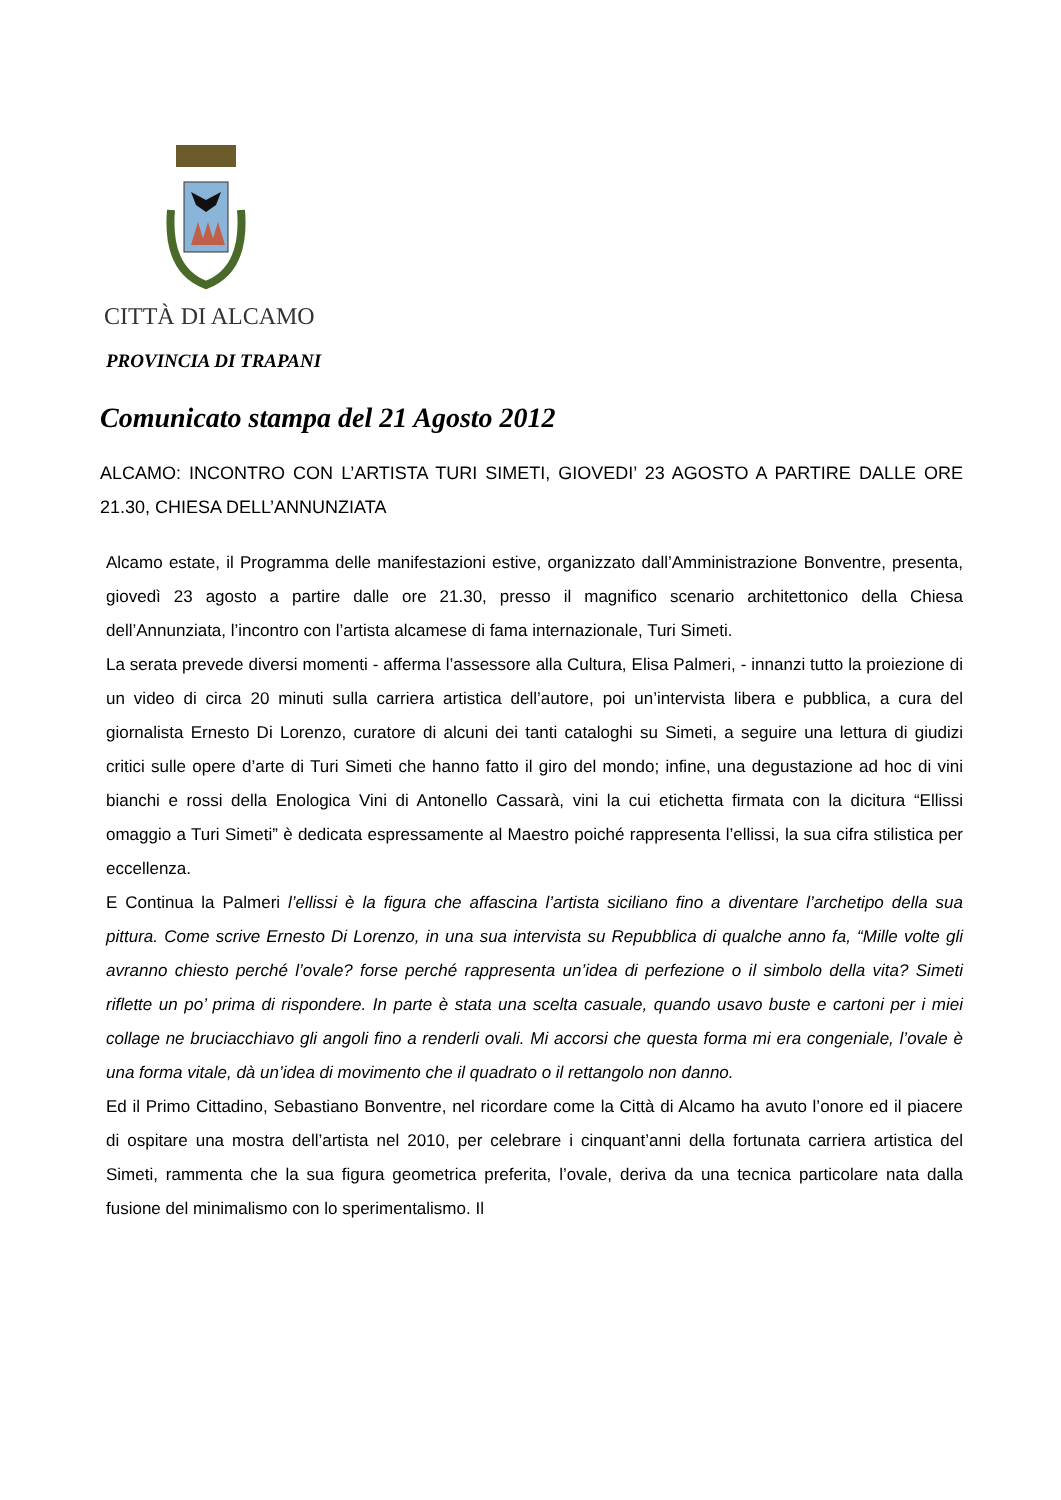CITTÀ DI ALCAMO
PROVINCIA DI TRAPANI
Comunicato stampa del 21 Agosto 2012
ALCAMO: INCONTRO CON L’ARTISTA TURI SIMETI, GIOVEDI’ 23 AGOSTO A PARTIRE DALLE ORE 21.30, CHIESA DELL’ANNUNZIATA
Alcamo estate, il Programma delle manifestazioni estive, organizzato dall’Amministrazione Bonventre, presenta, giovedì 23 agosto a partire dalle ore 21.30, presso il magnifico scenario architettonico della Chiesa dell’Annunziata, l’incontro con l’artista alcamese di fama internazionale, Turi Simeti.
La serata prevede diversi momenti - afferma l’assessore alla Cultura, Elisa Palmeri, - innanzi tutto la proiezione di un video di circa 20 minuti sulla carriera artistica dell’autore, poi un’intervista libera e pubblica, a cura del giornalista Ernesto Di Lorenzo, curatore di alcuni dei tanti cataloghi su Simeti, a seguire una lettura di giudizi critici sulle opere d’arte di Turi Simeti che hanno fatto il giro del mondo; infine, una degustazione ad hoc di vini bianchi e rossi della Enologica Vini di Antonello Cassarà, vini la cui etichetta firmata con la dicitura “Ellissi omaggio a Turi Simeti” è dedicata espressamente al Maestro poiché rappresenta l’ellissi, la sua cifra stilistica per eccellenza.
E Continua la Palmeri l’ellissi è la figura che affascina l’artista siciliano fino a diventare l’archetipo della sua pittura. Come scrive Ernesto Di Lorenzo, in una sua intervista su Repubblica di qualche anno fa, “Mille volte gli avranno chiesto perché l’ovale? forse perché rappresenta un’idea di perfezione o il simbolo della vita? Simeti riflette un po’ prima di rispondere. In parte è stata una scelta casuale, quando usavo buste e cartoni per i miei collage ne bruciacchiavo gli angoli fino a renderli ovali. Mi accorsi che questa forma mi era congeniale, l’ovale è una forma vitale, dà un’idea di movimento che il quadrato o il rettangolo non danno.
Ed il Primo Cittadino, Sebastiano Bonventre, nel ricordare come la Città di Alcamo ha avuto l’onore ed il piacere di ospitare una mostra dell’artista nel 2010, per celebrare i cinquant’anni della fortunata carriera artistica del Simeti, rammenta che la sua figura geometrica preferita, l’ovale, deriva da una tecnica particolare nata dalla fusione del minimalismo con lo sperimentalismo. Il